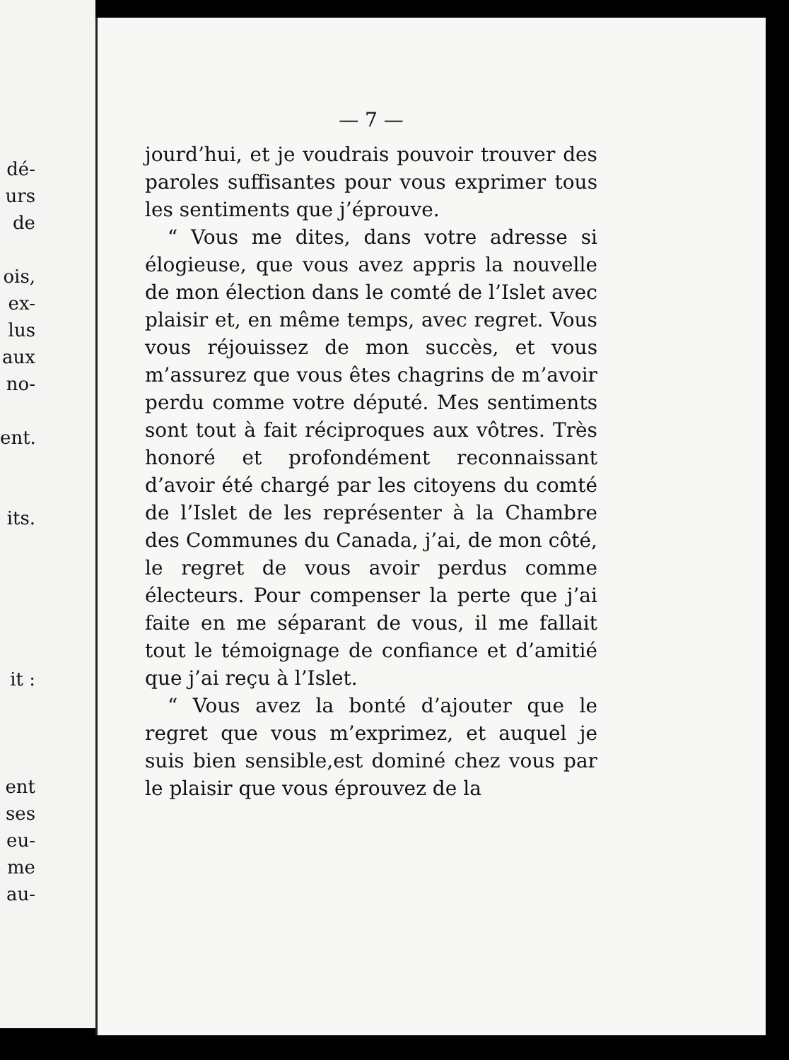dé-
urs
de
ois,
ex-
lus
aux
no-
ent.
its.
it :
ent
ses
eu-
me
au-
— 7 —
jourd’hui, et je voudrais pouvoir trouver des paroles suffisantes pour vous exprimer tous les sentiments que j’éprouve.
“ Vous me dites, dans votre adresse si élogieuse, que vous avez appris la nouvelle de mon élection dans le comté de l’Islet avec plaisir et, en même temps, avec regret. Vous vous réjouissez de mon succès, et vous m’assurez que vous êtes chagrins de m’avoir perdu comme votre député. Mes sentiments sont tout à fait réciproques aux vôtres. Très honoré et profondément reconnaissant d’avoir été chargé par les citoyens du comté de l’Islet de les représenter à la Chambre des Communes du Canada, j’ai, de mon côté, le regret de vous avoir perdus comme électeurs. Pour compenser la perte que j’ai faite en me séparant de vous, il me fallait tout le témoignage de confiance et d’amitié que j’ai reçu à l’Islet.
“ Vous avez la bonté d’ajouter que le regret que vous m’exprimez, et auquel je suis bien sensible,est dominé chez vous par le plaisir que vous éprouvez de la